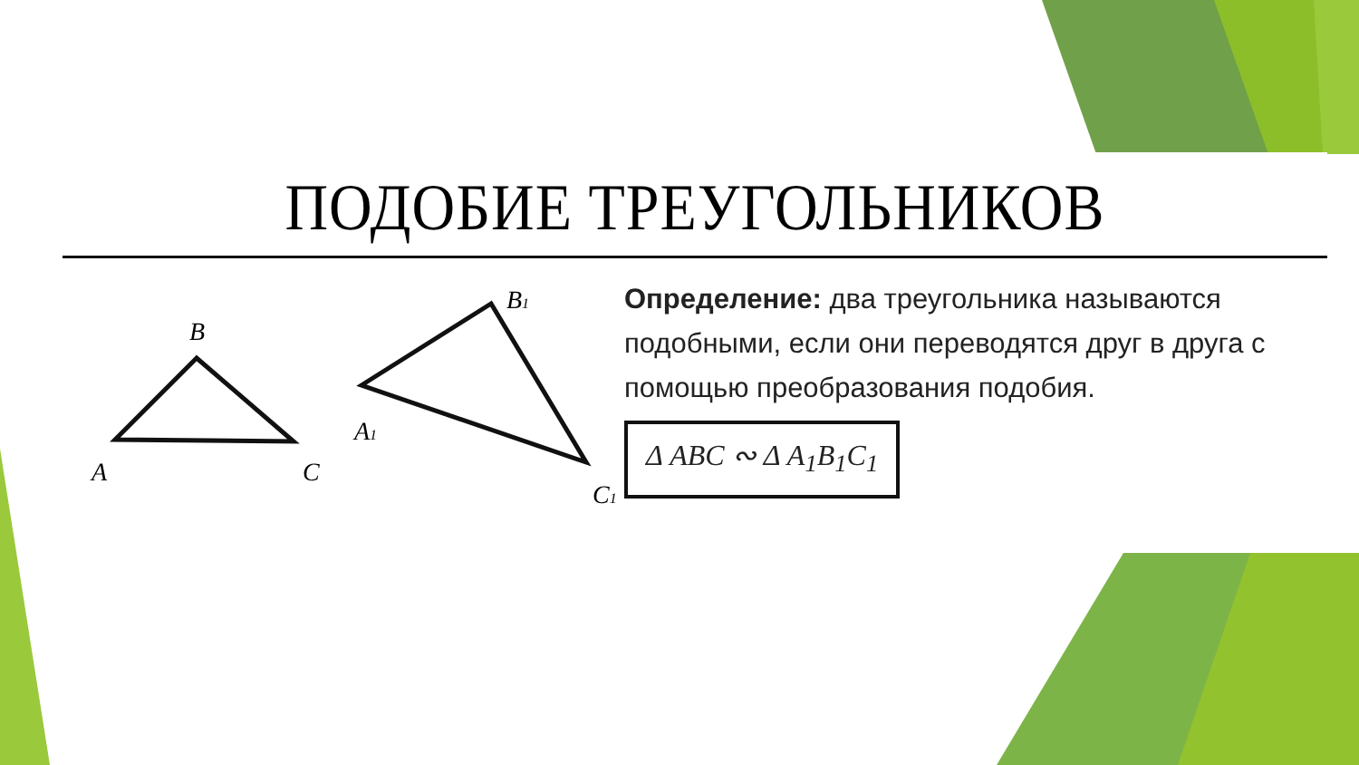ПОДОБИЕ ТРЕУГОЛЬНИКОВ
B
A
C
B1
A1
C1
Определение: два треугольника называются подобными, если они переводятся друг в друга с помощью преобразования подобия.
Δ ABC ∾ Δ A<sub>1</sub>B<sub>1</sub>C<sub>1</sub>